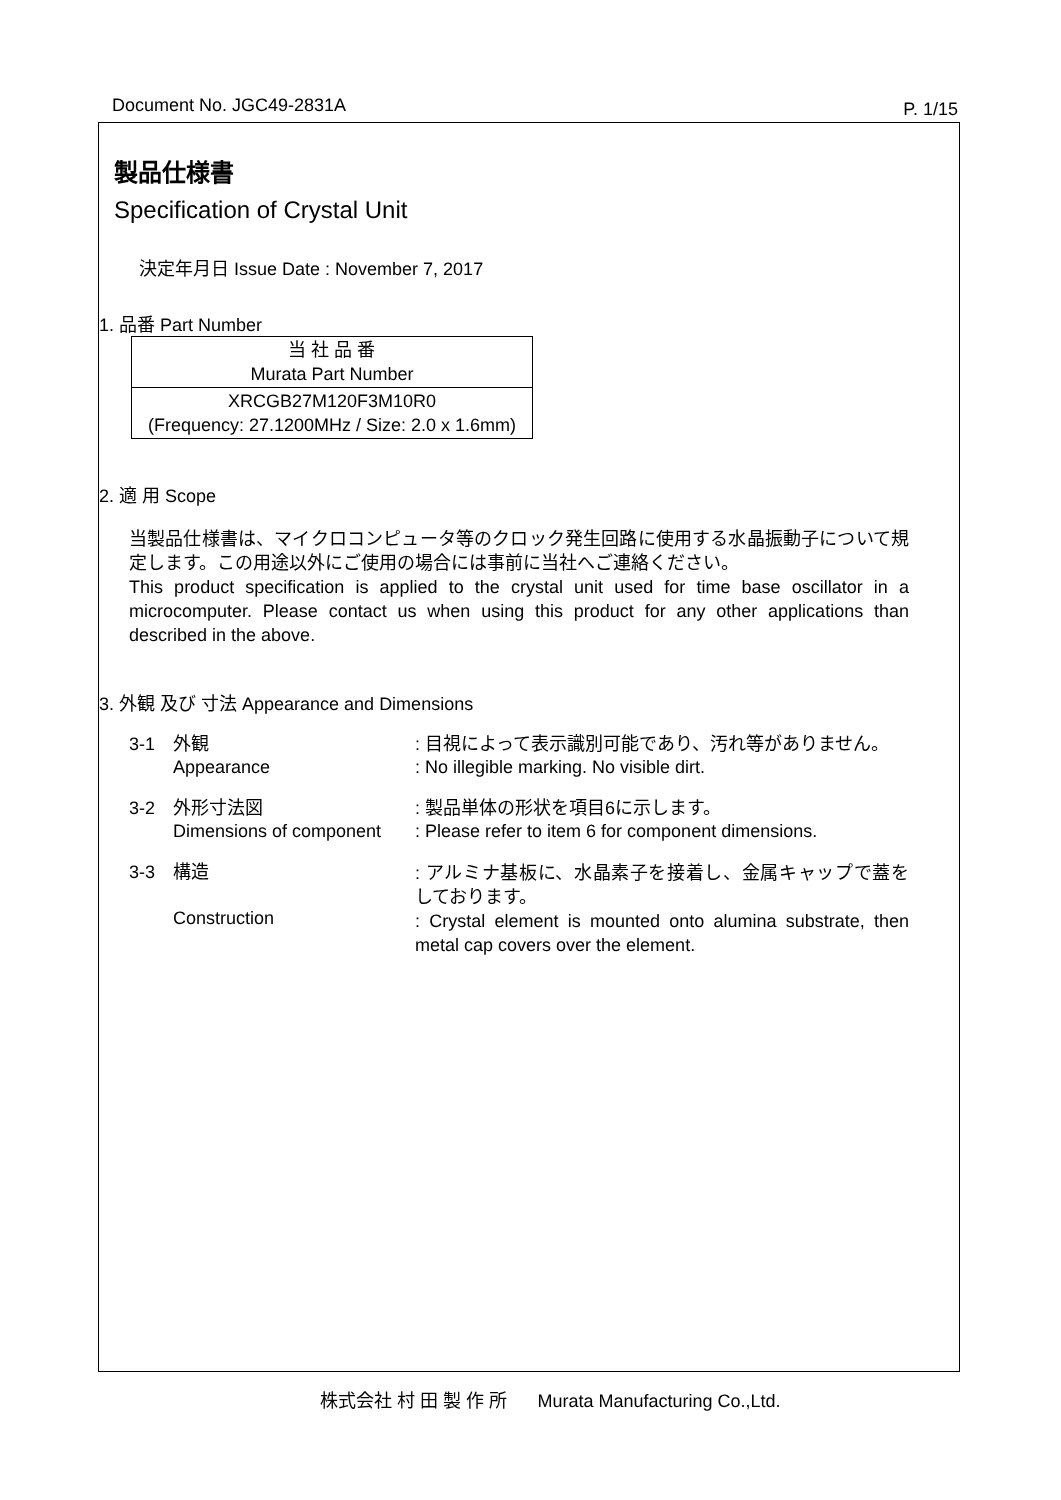Document No. JGC49-2831A P. 1/15
製品仕様書
Specification of Crystal Unit
決定年月日 Issue Date : November 7, 2017
1. 品番 Part Number
| 当 社 品 番 Murata Part Number |
| XRCGB27M120F3M10R0 (Frequency: 27.1200MHz / Size: 2.0 x 1.6mm) |
2. 適 用 Scope
当製品仕様書は、マイクロコンピュータ等のクロック発生回路に使用する水晶振動子について規定します。この用途以外にご使用の場合には事前に当社へご連絡ください。
This product specification is applied to the crystal unit used for time base oscillator in a microcomputer. Please contact us when using this product for any other applications than described in the above.
3. 外観 及び 寸法 Appearance and Dimensions
3-1 外観
Appearance
: 目視によって表示識別可能であり、汚れ等がありません。
: No illegible marking. No visible dirt.
3-2 外形寸法図
Dimensions of component
: 製品単体の形状を項目6に示します。
: Please refer to item 6 for component dimensions.
3-3 構造
Construction
: アルミナ基板に、水晶素子を接着し、金属キャップで蓋をしております。
: Crystal element is mounted onto alumina substrate, then metal cap covers over the element.
株式会社 村 田 製 作 所 Murata Manufacturing Co.,Ltd.